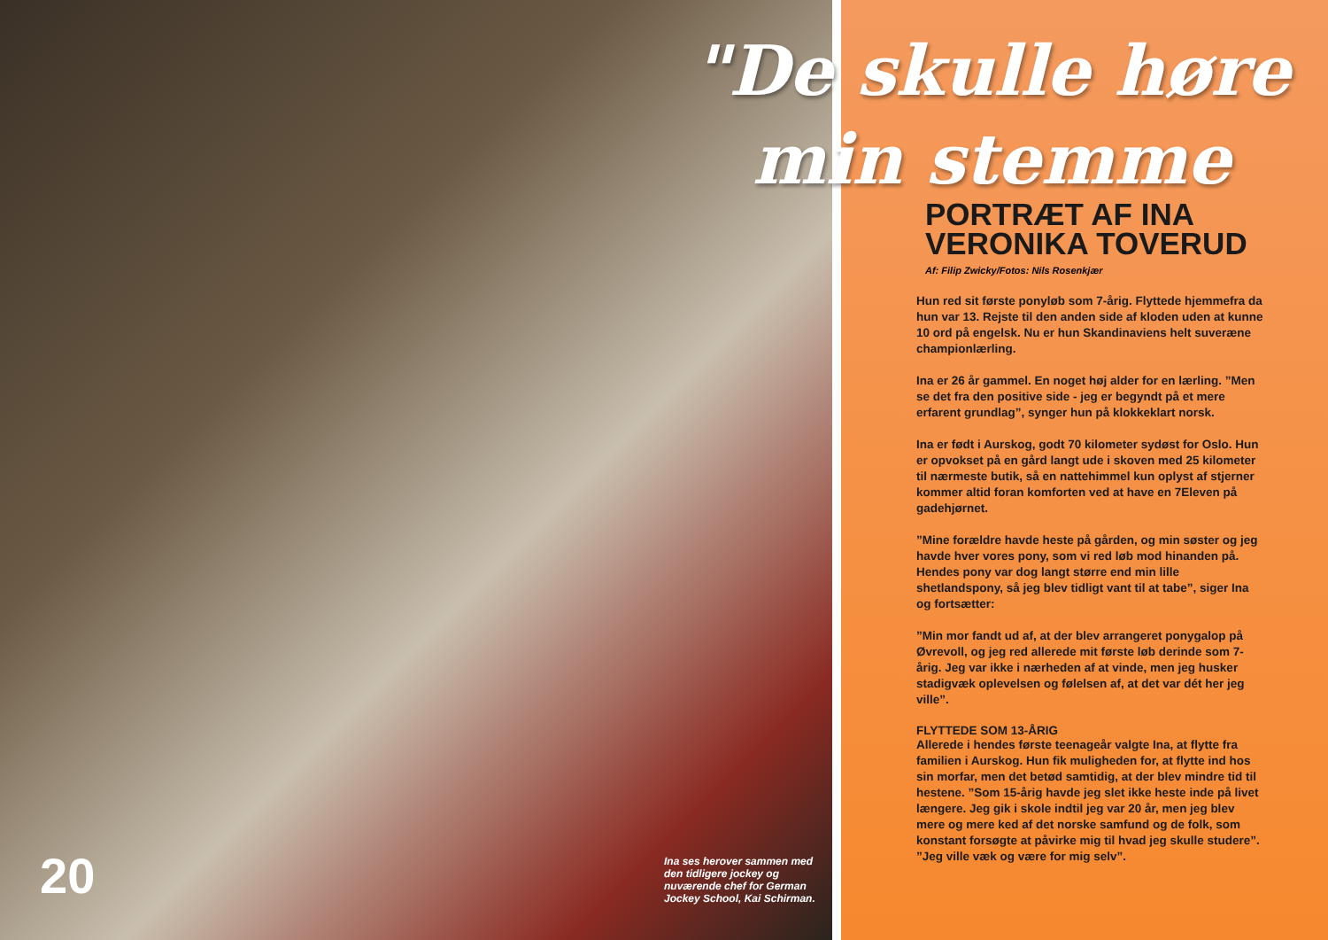20
Ina ses herover sammen med den tidligere jockey og nuværende chef for German Jockey School, Kai Schirman.
"De skulle høre min stemme
PORTRÆT AF INA VERONIKA TOVERUD
Af: Filip Zwicky/Fotos: Nils Rosenkjær
Hun red sit første ponyløb som 7-årig. Flyttede hjemmefra da hun var 13. Rejste til den anden side af kloden uden at kunne 10 ord på engelsk. Nu er hun Skandinaviens helt suveræne championlærling.
Ina er 26 år gammel. En noget høj alder for en lærling. ”Men se det fra den positive side - jeg er begyndt på et mere erfarent grundlag”, synger hun på klokkeklart norsk.
Ina er født i Aurskog, godt 70 kilometer sydøst for Oslo. Hun er opvokset på en gård langt ude i skoven med 25 kilometer til nærmeste butik, så en nattehimmel kun oplyst af stjerner kommer altid foran komforten ved at have en 7Eleven på gadehjørnet.
”Mine forældre havde heste på gården, og min søster og jeg havde hver vores pony, som vi red løb mod hinanden på. Hendes pony var dog langt større end min lille shetlandspony, så jeg blev tidligt vant til at tabe”, siger Ina og fortsætter:
”Min mor fandt ud af, at der blev arrangeret ponygalop på Øvrevoll, og jeg red allerede mit første løb derinde som 7-årig. Jeg var ikke i nærheden af at vinde, men jeg husker stadigvæk oplevelsen og følelsen af, at det var dét her jeg ville”.
FLYTTEDE SOM 13-ÅRIG
Allerede i hendes første teenageår valgte Ina, at flytte fra familien i Aurskog. Hun fik muligheden for, at flytte ind hos sin morfar, men det betød samtidig, at der blev mindre tid til hestene. ”Som 15-årig havde jeg slet ikke heste inde på livet længere. Jeg gik i skole indtil jeg var 20 år, men jeg blev mere og mere ked af det norske samfund og de folk, som konstant forsøgte at påvirke mig til hvad jeg skulle studere”. ”Jeg ville væk og være for mig selv”.